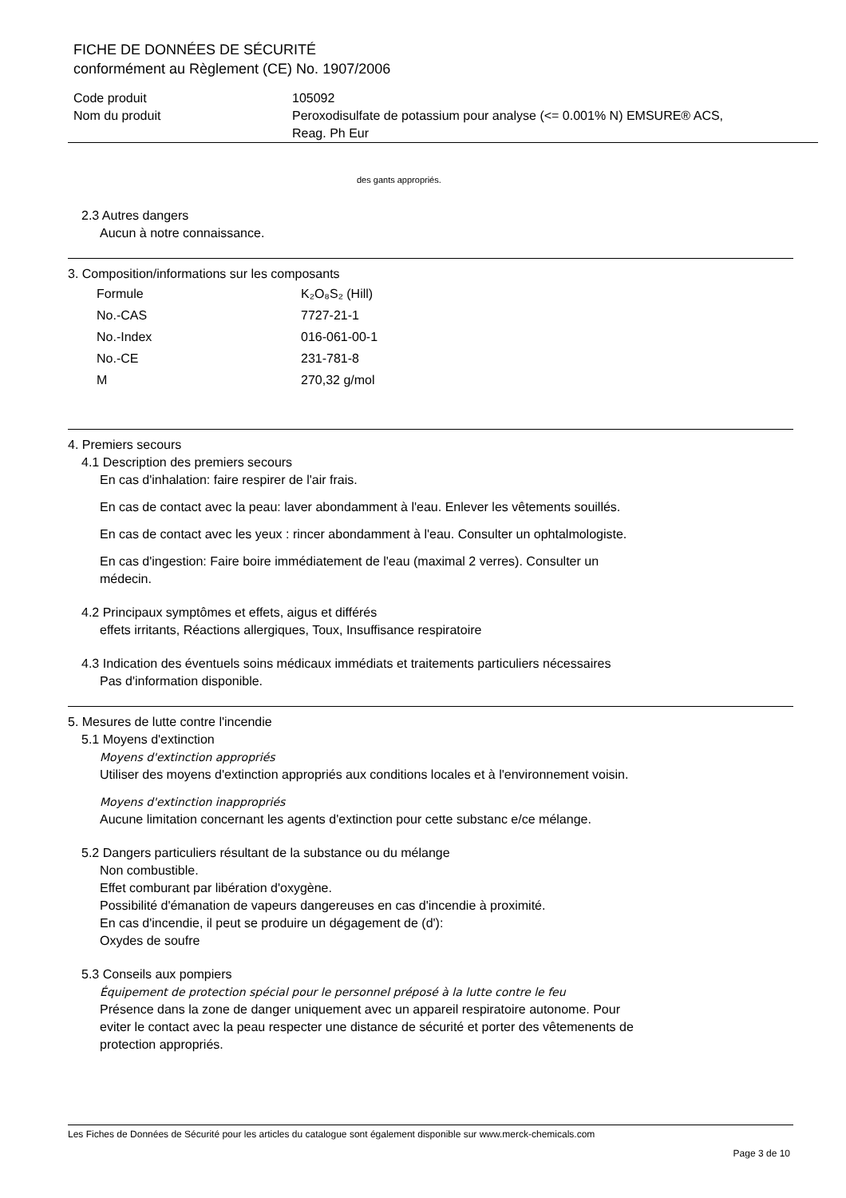FICHE DE DONNÉES DE SÉCURITÉ
conformément au Règlement (CE) No. 1907/2006
| Code produit | 105092 |
| Nom du produit | Peroxodisulfate de potassium pour analyse (<= 0.001% N) EMSURE® ACS, Reag. Ph Eur |
des gants appropriés.
2.3 Autres dangers
Aucun à notre connaissance.
3. Composition/informations sur les composants
| Formule | K₂O₈S₂ (Hill) |
| No.-CAS | 7727-21-1 |
| No.-Index | 016-061-00-1 |
| No.-CE | 231-781-8 |
| M | 270,32 g/mol |
4. Premiers secours
4.1 Description des premiers secours
En cas d'inhalation: faire respirer de l'air frais.
En cas de contact avec la peau: laver abondamment à l'eau. Enlever les vêtements souillés.
En cas de contact avec les yeux : rincer abondamment à l'eau. Consulter un ophtalmologiste.
En cas d'ingestion: Faire boire immédiatement de l'eau (maximal 2 verres). Consulter un
médecin.
4.2 Principaux symptômes et effets, aigus et différés
effets irritants, Réactions allergiques, Toux, Insuffisance respiratoire
4.3 Indication des éventuels soins médicaux immédiats et traitements particuliers nécessaires
Pas d'information disponible.
5. Mesures de lutte contre l'incendie
5.1 Moyens d'extinction
Moyens d'extinction appropriés
Utiliser des moyens d'extinction appropriés aux conditions locales et à l'environnement voisin.
Moyens d'extinction inappropriés
Aucune limitation concernant les agents d'extinction pour cette substanc e/ce mélange.
5.2 Dangers particuliers résultant de la substance ou du mélange
Non combustible.
Effet comburant par libération d'oxygène.
Possibilité d'émanation de vapeurs dangereuses en cas d'incendie à proximité.
En cas d'incendie, il peut se produire un dégagement de (d'):
Oxydes de soufre
5.3 Conseils aux pompiers
Équipement de protection spécial pour le personnel préposé à la lutte contre le feu
Présence dans la zone de danger uniquement avec un appareil respiratoire autonome. Pour
eviter le contact avec la peau respecter une distance de sécurité et porter des vêtemenents de
protection appropriés.
Les Fiches de Données de Sécurité pour les articles du catalogue sont également disponible sur www.merck-chemicals.com
Page 3 de 10